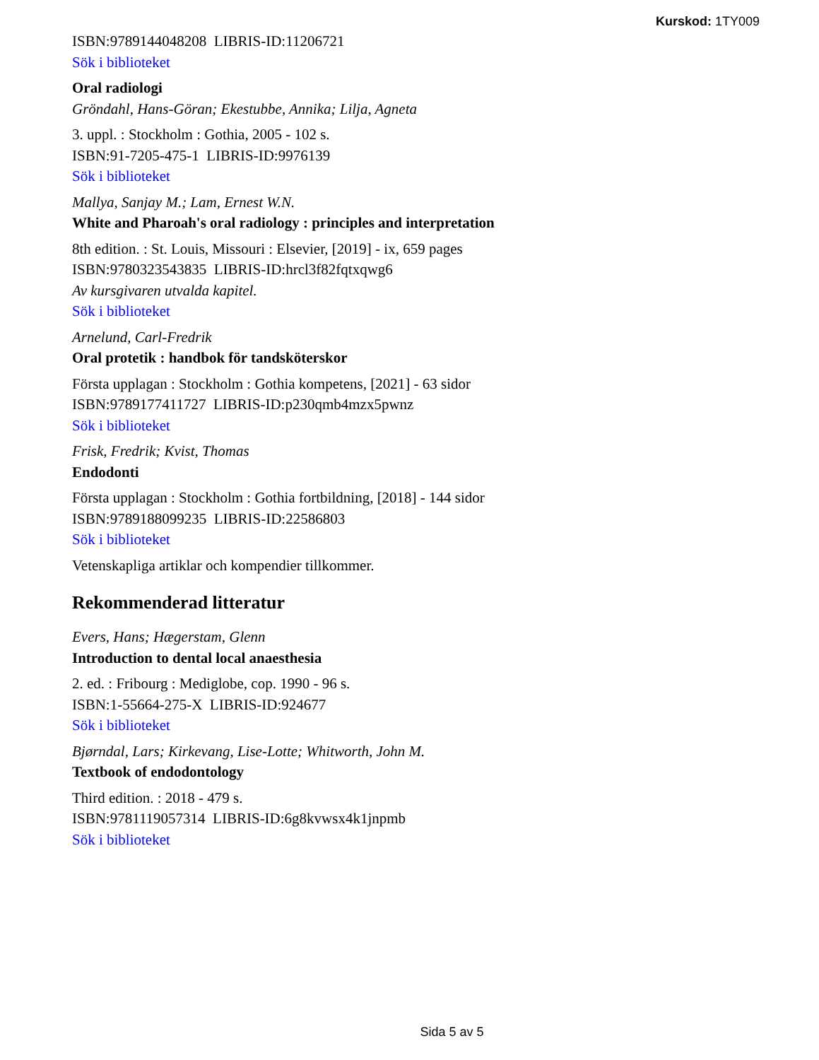Kurskod: 1TY009
ISBN:9789144048208 LIBRIS-ID:11206721
Sök i biblioteket
Oral radiologi
Gröndahl, Hans-Göran; Ekestubbe, Annika; Lilja, Agneta
3. uppl. : Stockholm : Gothia, 2005 - 102 s.
ISBN:91-7205-475-1 LIBRIS-ID:9976139
Sök i biblioteket
Mallya, Sanjay M.; Lam, Ernest W.N.
White and Pharoah's oral radiology : principles and interpretation
8th edition. : St. Louis, Missouri : Elsevier, [2019] - ix, 659 pages
ISBN:9780323543835 LIBRIS-ID:hrcl3f82fqtxqwg6
Av kursgivaren utvalda kapitel.
Sök i biblioteket
Arnelund, Carl-Fredrik
Oral protetik : handbok för tandsköterskor
Första upplagan : Stockholm : Gothia kompetens, [2021] - 63 sidor
ISBN:9789177411727 LIBRIS-ID:p230qmb4mzx5pwnz
Sök i biblioteket
Frisk, Fredrik; Kvist, Thomas
Endodonti
Första upplagan : Stockholm : Gothia fortbildning, [2018] - 144 sidor
ISBN:9789188099235 LIBRIS-ID:22586803
Sök i biblioteket
Vetenskapliga artiklar och kompendier tillkommer.
Rekommenderad litteratur
Evers, Hans; Hægerstam, Glenn
Introduction to dental local anaesthesia
2. ed. : Fribourg : Mediglobe, cop. 1990 - 96 s.
ISBN:1-55664-275-X LIBRIS-ID:924677
Sök i biblioteket
Bjørndal, Lars; Kirkevang, Lise-Lotte; Whitworth, John M.
Textbook of endodontology
Third edition. : 2018 - 479 s.
ISBN:9781119057314 LIBRIS-ID:6g8kvwsx4k1jnpmb
Sök i biblioteket
Sida 5 av 5